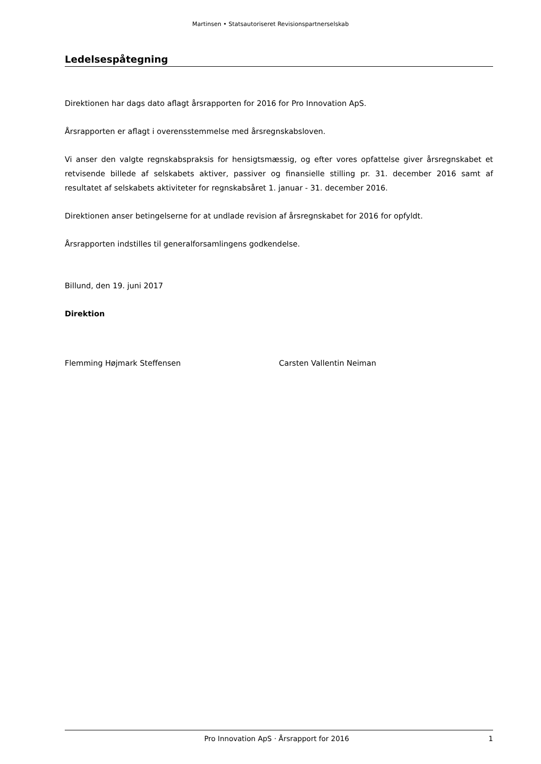Martinsen • Statsautoriseret Revisionspartnerselskab
Ledelsespåtegning
Direktionen har dags dato aflagt årsrapporten for 2016 for Pro Innovation ApS.
Årsrapporten er aflagt i overensstemmelse med årsregnskabsloven.
Vi anser den valgte regnskabspraksis for hensigtsmæssig, og efter vores opfattelse giver årsregnska­bet et retvisende billede af selskabets aktiver, passiver og finansielle stilling pr. 31. december 2016 samt af resultatet af selskabets aktiviteter for regnskabsåret 1. januar - 31. december 2016.
Direktionen anser betingelserne for at undlade revision af årsregnskabet for 2016 for opfyldt.
Årsrapporten indstilles til generalforsamlingens godkendelse.
Billund, den 19. juni 2017
Direktion
Flemming Højmark Steffensen Carsten Vallentin Neiman
Pro Innovation ApS · Årsrapport for 2016 1